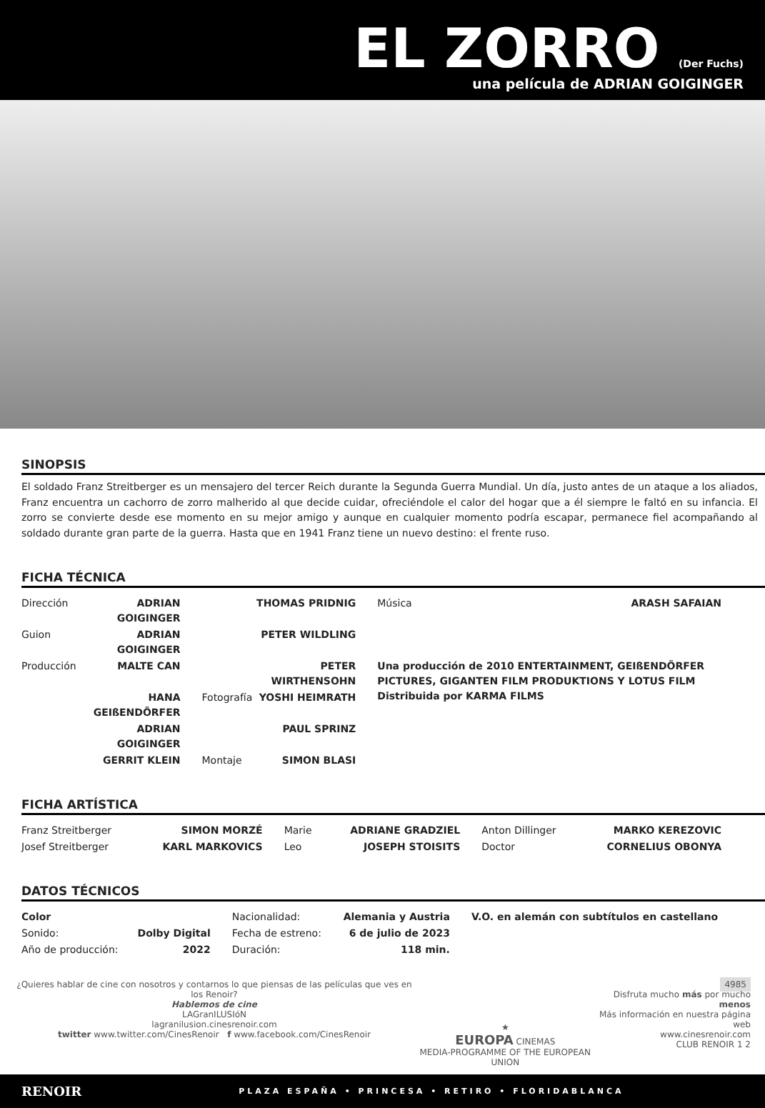EL ZORRO (Der Fuchs)
una película de ADRIAN GOIGINGER
SINOPSIS
El soldado Franz Streitberger es un mensajero del tercer Reich durante la Segunda Guerra Mundial. Un día, justo antes de un ataque a los aliados, Franz encuentra un cachorro de zorro malherido al que decide cuidar, ofreciéndole el calor del hogar que a él siempre le faltó en su infancia. El zorro se convierte desde ese momento en su mejor amigo y aunque en cualquier momento podría escapar, permanece fiel acompañando al soldado durante gran parte de la guerra. Hasta que en 1941 Franz tiene un nuevo destino: el frente ruso.
FICHA TÉCNICA
| Dirección | ADRIAN GOIGINGER | | THOMAS PRIDNIG | Música | ARASH SAFAIAN |
| Guion | ADRIAN GOIGINGER | | PETER WILDLING | | |
| Producción | MALTE CAN | | PETER WIRTHENSOHN | Una producción de 2010 ENTERTAINMENT, GEIßENDÖRFER PICTURES, GIGANTEN FILM PRODUKTIONS Y LOTUS FILM Distribuida por KARMA FILMS | |
| | HANA GEIßENDÖRFER | Fotografía | YOSHI HEIMRATH | | |
| | ADRIAN GOIGINGER | | PAUL SPRINZ | | |
| | GERRIT KLEIN | Montaje | SIMON BLASI | | |
FICHA ARTÍSTICA
| Franz Streitberger | SIMON MORZÉ | Marie | ADRIANE GRADZIEL | Anton Dillinger | MARKO KEREZOVIC |
| Josef Streitberger | KARL MARKOVICS | Leo | JOSEPH STOISITS | Doctor | CORNELIUS OBONYA |
DATOS TÉCNICOS
| Color | | Nacionalidad: | Alemania y Austria | V.O. en alemán con subtítulos en castellano |
| Sonido: | Dolby Digital | Fecha de estreno: | 6 de julio de 2023 | |
| Año de producción: | 2022 | Duración: | 118 min. | |
¿Quieres hablar de cine con nosotros y contarnos lo que piensas de las películas que ves en los Renoir?
Hablemos de cine
LAGranILUSIóN
lagranilusion.cinesrenoir.com
twitter www.twitter.com/CinesRenoir f www.facebook.com/CinesRenoir
★
EUROPA CINEMAS
MEDIA-PROGRAMME OF THE EUROPEAN UNION
4985
Disfruta mucho más por mucho menos
Más información en nuestra página web
www.cinesrenoir.com
CLUB RENOIR 1 2
RENOIR PLAZA ESPAÑA • PRINCESA • RETIRO • FLORIDABLANCA